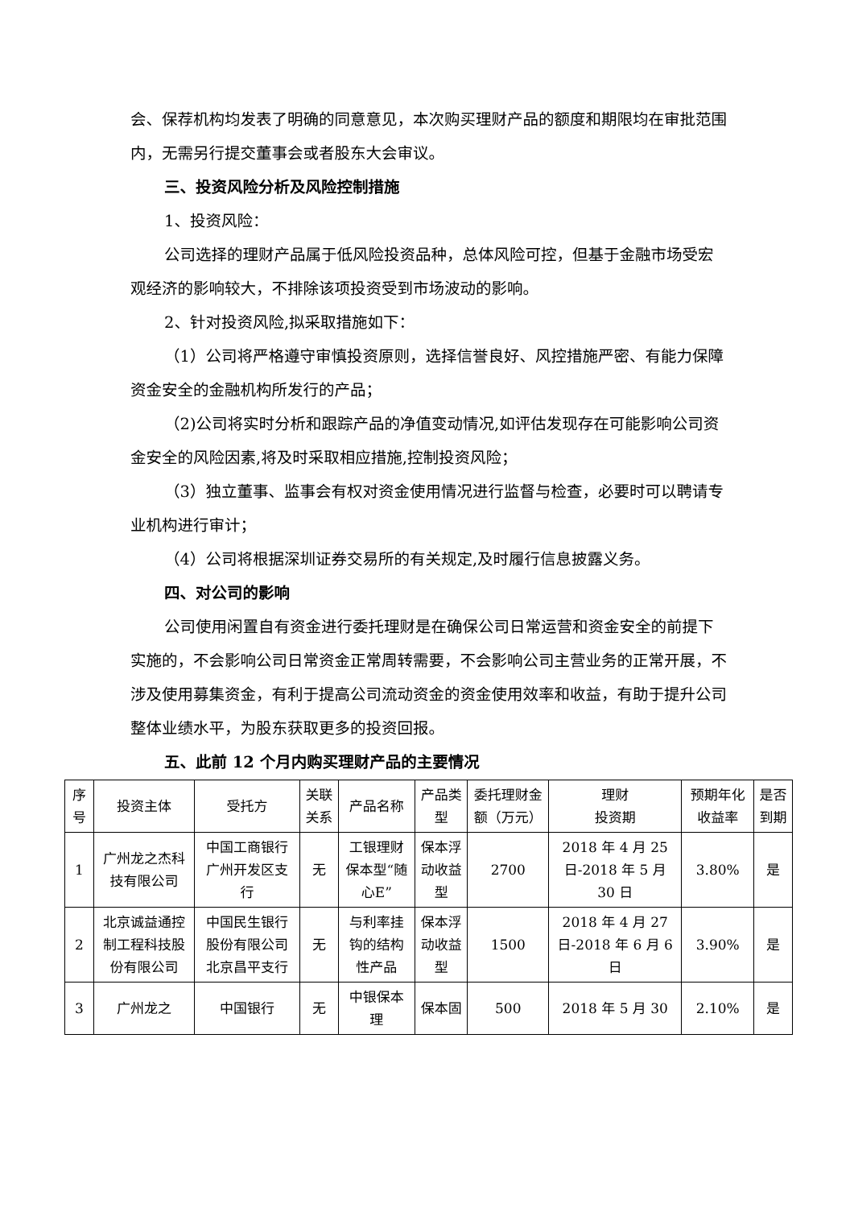会、保荐机构均发表了明确的同意意见，本次购买理财产品的额度和期限均在审批范围内，无需另行提交董事会或者股东大会审议。
三、投资风险分析及风险控制措施
1、投资风险：
公司选择的理财产品属于低风险投资品种，总体风险可控，但基于金融市场受宏观经济的影响较大，不排除该项投资受到市场波动的影响。
2、针对投资风险,拟采取措施如下：
（1）公司将严格遵守审慎投资原则，选择信誉良好、风控措施严密、有能力保障资金安全的金融机构所发行的产品；
（2)公司将实时分析和跟踪产品的净值变动情况,如评估发现存在可能影响公司资金安全的风险因素,将及时采取相应措施,控制投资风险；
（3）独立董事、监事会有权对资金使用情况进行监督与检查，必要时可以聘请专业机构进行审计；
（4）公司将根据深圳证券交易所的有关规定,及时履行信息披露义务。
四、对公司的影响
公司使用闲置自有资金进行委托理财是在确保公司日常运营和资金安全的前提下实施的，不会影响公司日常资金正常周转需要，不会影响公司主营业务的正常开展，不涉及使用募集资金，有利于提高公司流动资金的资金使用效率和收益，有助于提升公司整体业绩水平，为股东获取更多的投资回报。
五、此前 12 个月内购买理财产品的主要情况
| 序号 | 投资主体 | 受托方 | 关联关系 | 产品名称 | 产品类型 | 委托理财金额（万元） | 理财 投资期 | 预期年化收益率 | 是否到期 |
| 1 | 广州龙之杰科技有限公司 | 中国工商银行广州开发区支行 | 无 | 工银理财保本型“随心E” | 保本浮动收益型 | 2700 | 2018 年 4 月 25 日-2018 年 5 月 30 日 | 3.80% | 是 |
| 2 | 北京诚益通控制工程科技股份有限公司 | 中国民生银行股份有限公司北京昌平支行 | 无 | 与利率挂钩的结构性产品 | 保本浮动收益型 | 1500 | 2018 年 4 月 27 日-2018 年 6 月 6 日 | 3.90% | 是 |
| 3 | 广州龙之 | 中国银行 | 无 | 中银保本理 | 保本固 | 500 | 2018 年 5 月 30 | 2.10% | 是 |